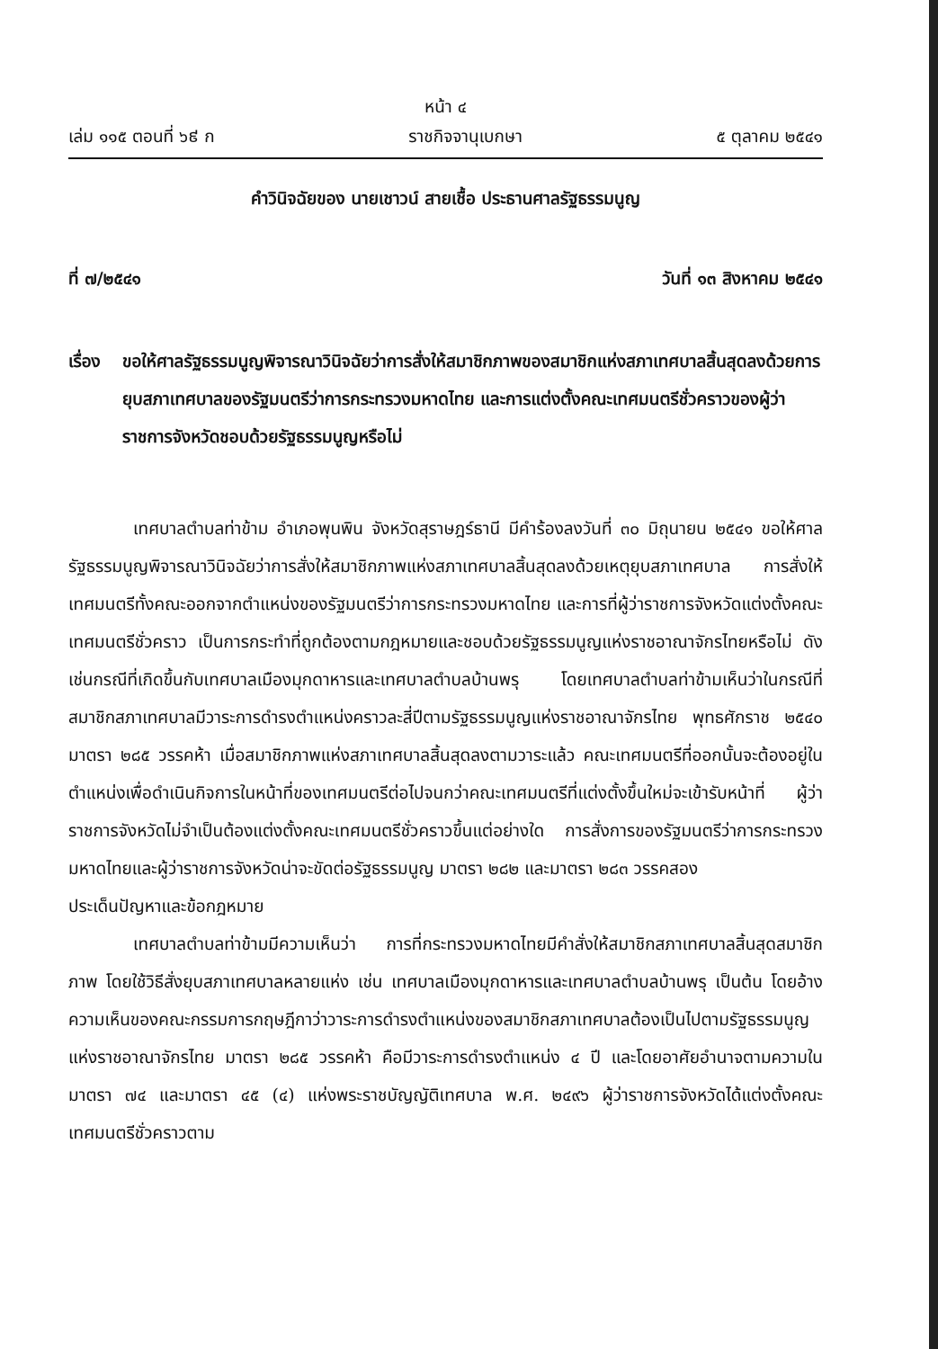หน้า ๔
เล่ม ๑๑๕ ตอนที่ ๖៩ ก ราชกิจจานุเบกษา ๕ ตุลาคม ๒๕๔๑
คำวินิจฉัยของ นายเชาวน์ สายเชื้อ ประธานศาลรัฐธรรมนูญ
ที่ ๗/๒๕๔๑ วันที่ ๑๓ สิงหาคม ๒๕๔๑
เรื่อง ขอให้ศาลรัฐธรรมนูญพิจารณาวินิจฉัยว่าการสั่งให้สมาชิกภาพของสมาชิกแห่งสภาเทศบาลสิ้นสุดลงด้วยการยุบสภาเทศบาลของรัฐมนตรีว่าการกระทรวงมหาดไทย และการแต่งตั้งคณะเทศมนตรีชั่วคราวของผู้ว่าราชการจังหวัดชอบด้วยรัฐธรรมนูญหรือไม่
เทศบาลตำบลท่าข้าม อำเภอพุนพิน จังหวัดสุราษฎร์ธานี มีคำร้องลงวันที่ ๓๐ มิถุนายน ๒๕๔๑ ขอให้ศาลรัฐธรรมนูญพิจารณาวินิจฉัยว่าการสั่งให้สมาชิกภาพแห่งสภาเทศบาลสิ้นสุดลงด้วยเหตุยุบสภาเทศบาล การสั่งให้เทศมนตรีทั้งคณะออกจากตำแหน่งของรัฐมนตรีว่าการกระทรวงมหาดไทย และการที่ผู้ว่าราชการจังหวัดแต่งตั้งคณะเทศมนตรีชั่วคราว เป็นการกระทำที่ถูกต้องตามกฎหมายและชอบด้วยรัฐธรรมนูญแห่งราชอาณาจักรไทยหรือไม่ ดังเช่นกรณีที่เกิดขึ้นกับเทศบาลเมืองมุกดาหารและเทศบาลตำบลบ้านพรุ โดยเทศบาลตำบลท่าข้ามเห็นว่าในกรณีที่สมาชิกสภาเทศบาลมีวาระการดำรงตำแหน่งคราวละสี่ปีตามรัฐธรรมนูญแห่งราชอาณาจักรไทย พุทธศักราช ๒๕๔๐ มาตรา ๒๘๕ วรรคห้า เมื่อสมาชิกภาพแห่งสภาเทศบาลสิ้นสุดลงตามวาระแล้ว คณะเทศมนตรีที่ออกนั้นจะต้องอยู่ในตำแหน่งเพื่อดำเนินกิจการในหน้าที่ของเทศมนตรีต่อไปจนกว่าคณะเทศมนตรีที่แต่งตั้งขึ้นใหม่จะเข้ารับหน้าที่ ผู้ว่าราชการจังหวัดไม่จำเป็นต้องแต่งตั้งคณะเทศมนตรีชั่วคราวขึ้นแต่อย่างใด การสั่งการของรัฐมนตรีว่าการกระทรวงมหาดไทยและผู้ว่าราชการจังหวัดน่าจะขัดต่อรัฐธรรมนูญ มาตรา ๒๘๒ และมาตรา ๒๘๓ วรรคสอง
ประเด็นปัญหาและข้อกฎหมาย
เทศบาลตำบลท่าข้ามมีความเห็นว่า การที่กระทรวงมหาดไทยมีคำสั่งให้สมาชิกสภาเทศบาลสิ้นสุดสมาชิกภาพ โดยใช้วิธีสั่งยุบสภาเทศบาลหลายแห่ง เช่น เทศบาลเมืองมุกดาหารและเทศบาลตำบลบ้านพรุ เป็นต้น โดยอ้างความเห็นของคณะกรรมการกฤษฎีกาว่าวาระการดำรงตำแหน่งของสมาชิกสภาเทศบาลต้องเป็นไปตามรัฐธรรมนูญแห่งราชอาณาจักรไทย มาตรา ๒๘๕ วรรคห้า คือมีวาระการดำรงตำแหน่ง ๔ ปี และโดยอาศัยอำนาจตามความในมาตรา ๗๔ และมาตรา ๔๕ (๔) แห่งพระราชบัญญัติเทศบาล พ.ศ. ๒๔๙๖ ผู้ว่าราชการจังหวัดได้แต่งตั้งคณะเทศมนตรีชั่วคราวตาม